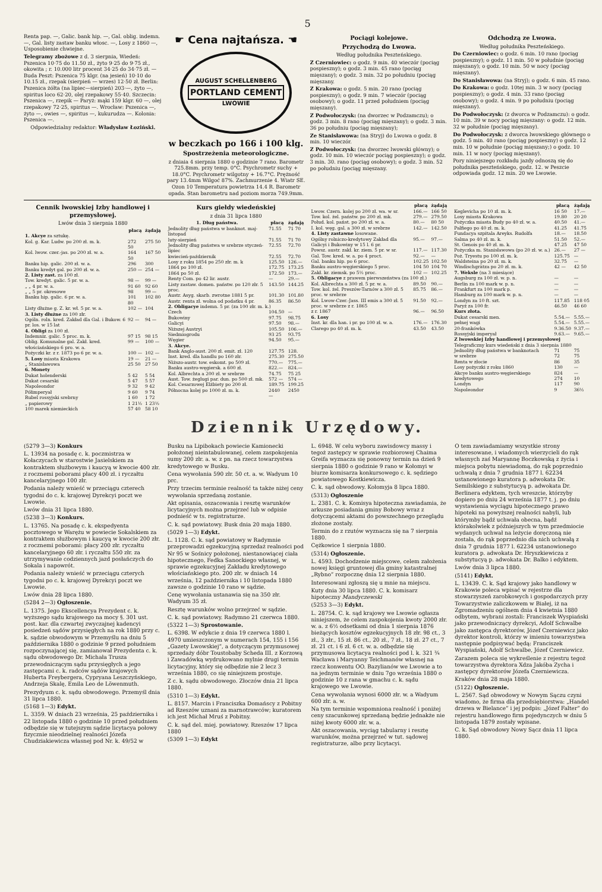5
Renta pap. —, Galic. bank hip. —, Gal. oblig. indemn. —, Gal. listy zastaw banku włosc. —, Losy z 1860 —, Usposobienie chwiejne.
Telegramy zbożowe z d. 3 sierpnia, Wiedeń: Pszenica 10·75 do 11.50 zł., żyto 9·25 do 9·75 zł., okowita ; r. 10.000 litr procent 34·25 do 34·75 zł. — Buda Peszt: Pszenica 75 klgr. (na jesień) 10·10 do 10.15 zł., rzepak (sierpień — wrzes) 12·50 zł. Berlin: Pszenica żółta (na lipiec—sierpień) 203·—, żyto —, spiritus loco 62·20, olej rzepakowy 55·40. Szczecin: Pszenica —, rzepik — Paryż: mąki 159 klgr. 60 —, olej rzepakowy 72·25, spiritus —. Wrocław: Pszenica —, żyto —, owies —, spiritus —, kukurudza —. Kolonia: Pszenica —.
Odpowiedzialny redaktor: Władysław Łoziński.
☛ Cena najtańsza. ☚
AUGUST SCHELLENBERG
PORTLAND CEMENT
LWOWIE
w beczkach po 166 i 100 klg.
Spostrzeżenia meteorologiczne.
z dniaia 4 sierpnia 1880 o godzinie 7 rano. Barometr 725.8mm. przy temp. 0°C. Psychrometr suchy + 18.0°C. Psychrometr wilgotny + 16.7°C. Prężność pary 13.4mm Wilgoć 87%. Zachmurzenie 4. Wiatr SE. Ozon 10 Temperatura powietrza 14.4 R. Barometr opada. Stan barometru nad poziom morza 749.9mm.
Pociągi kolejowe.
Przychodzą do Lwowa.
Według południka Peszteńskiego.
Z Czerniowiec: o godz. 9 min. 40 wieczór (pociąg pospieszny); o godz. 3 min. 45 rano (pociąg mięszany); o godz. 3 min. 32 po południu (pociąg mięszany.
Z Krakowa: o godz. 5 min. 20 rano (pociąg pospieszny); o godz. 9 min. 7 wieczór (pociąg osobowy); o godz. 11 przed południem (pociąg mięszany).
Z Podwołoczysk: (na dworzec w Podzamczu); o godz. 3 min. 8 rano (pociąg mięszany); o godz. 3 min. 36 po południu (pociąg mięszany);
Ze Stanisławowa: (na Stryj) do Lwowa o godz. 8 min. 10 wieczór.
Z Podwołoczysk: (na dworzec lwowski główny); o godz. 10 min. 10 wieczór pociąg pospieszny); o godz. 3 min. 30. rano (pociąg osobowy); o godz. 3 min. 52 po południu (pociąg mięszany.
Odchodzą ze Lwowa.
Według południka Peszteńskiego.
Do Czerniowiec: o godz. 6 min. 10 rano (pociąg pospieszny); o godz. 11 min. 50 w południe (pociąg mięszany); o godz. 10 min. 50 w nocy (pociąg mięszany).
Do Stanisławowa: (na Stryj); o godz. 6 min. 45 rano.
Do Krakowa: o godz. 10tej min. 3 w nocy (pociąg pospieszny); o godz. 4 min. 33 rano (pociąg osobowy); o godz. 4 min. 9 po południu (pociąg mięszany).
Do Podwołoczysk: (z dworca w Podzamczu): o godz. 10 min. 39 w nocy pociąg mięszany: o godz. 12 min. 32 w południe (pociąg mięszany).
Do Podwołoczysk: z dworca lwowskiego głównego o godz. 5 min. 40 rano (pociąg pospieszny) o godz. 12 min. 10 w południe (pociąg mięszany;) o godz. 10 min. 11 w nocy (pociąg mięszany).
Pory niniejszego rozkładu jazdy odnoszą się do południka peszteńskiego, godz. 12. w Peszcie odpowiada godz. 12 min. 20 we Lwowie.
Cennik lwowskiej Izby handlowej i przemysłowej.
Lwów dnia 3 sierpnia 1880
| | płacą | żądają |
| --- | --- | --- |
| 1. Akcye za sztukę. | | |
| Kol. g. Kar. Ludw. po 200 zł. m. k. | 272 50 | 275 50 |
| Kol. lwow. czer.-jas. po 200 zł. w. a. | 164 50 | 167 50 |
| Banku hip. galic. 200 zł. w. a. | 296 | 300 |
| Banku kredyt gal. po 200 zł. w. a. | 250 — | 254 — |
| 2. Listy zast. za 100 zł. | | |
| Tow. kredyt. galic. 5 pr. w. a. | 98 — | 99 — |
| „ „ 4 pr. w. a. | 91 60 | 92 60 |
| „ „ 5 pr. okresowe | 98 | 99 — |
| Banku hip. galic. 6 pr. w. a. | 101 80 | 102 80 |
| Listy dłużne g. Z. kr. wł. 5 pr. w. a. | 102 — | 104 |
| 3. Listy dłużne za 100 złr. | | |
| Ogóln. roln. kred. Zakład dla Gal. i Bukow. 6 pr. los. w 15 lat | 92 — | 94 — |
| 4. Obligi za 100 zł. | | |
| Indemniz. galic. 5 proc. m. k. | 97 15 | 98 15 |
| Oblig. Komunalne gal. Zakł. kred. włościańskiego 6 pro. w. a. | 99 — | 100 — |
| Pożyczki kr. z r. 1873 po 6 pr. w. a. | 100 — | 102 — |
| 5. Losy miasta Krakowa | 19 — | 21 — |
| „ Stanisławowa | 25 50 | 27 50 |
| 6. Monety | | |
| Dukat holenderski | 5 42 | 5 54 |
| Dukat cesarski | 5 47 | 5 57 |
| Napoleondor | 9 32 | 9 42 |
| Półimperyał | 9 60 | 9 74 |
| Rubel rossyjski srebrny | 1 60 | 1 72 |
| „ papierowy | 1 21½ | 1 23½ |
| 100 marek niemieckich | 57 40 | 58 10 |
Kurs giełdy wiedeńskiej
z dnia 31 lipca 1880
| 1. Dług państwa. | płacą | żądają |
| --- | --- | --- |
| Jednolity dług państwa w banknot. maj-listopad | 71.55 | 71 70 |
| luty-sierpień | 71.55 | 71 70 |
| Jednolity dług państwa w srebrze styczeń-lipiec | 72.55 | 72.70 |
| kwiecień-październik | 72.55 | 72.70 |
| Losy z roku 1854 po 250 złr. m. k | 125.50 | 126.— |
| 1864 po 100 zł. | 172.75 | 173.25 |
| 1864 po 50 zł. | 172.50 | 173.— |
| Renty Com. po 42 lir. austr. | — | 29.— |
| Listy zastaw. domen. państw. po 120 złr. 5 proc. | 143.50 | 144.25 |
| Austr. Asyg. skarb. zwrotne 1881 5 pr. | 101.30 | 101.80 |
| Austr. renta zł. wolna od podatku 4 pr. | 86.35 | 86.50 |
| 2. Obligacye indemn. 5 pr. (za 100 złr. m. k.) | | |
| Czech | 104.50 | — |
| Bukowiny | 97.75 | 98.75 |
| Galicyi | 97.50 | 98.— |
| Niższej Austryi | 105.50 | 106.— |
| Siedmiogrodu | 93 25 | 93.75 |
| Węgier | 94.50 | 95.— |
| 3. Akcye. | | |
| Bank Anglo-aust. 200 zł. emit. zł. 120 | 127.75 | 128. |
| Inst. kred. dla handlu po 160 złr. | 275.30 | 275.50 |
| Niższo-austr. tow. eskomt. po 509 zł. | 770.— | 775.— |
| Banku austro-węgiersk. a 600 zł. | 822.— | 824.— |
| Kol. Albrechta a 200 zł. w srebrze | 74.75 | 75 25 |
| Aust. Tow. żeglugi par. dun. po 500 zł. mk. | 572 — | 574 — |
| Kol. Cesarzowej Elżbiety po 200 zł. | 189.75 | 199.25 |
| Północna kolej po 1000 zł. m. k. | 2440 — | 2450 |
| | płacą | żądają |
| --- | --- | --- |
| Lwow. Czern. kolej po 200 zł. wa. w sr. | 166.— | 166 50 |
| Tow. kol. żel. państw. po 200 zł. mk. | 279.— | 279.50 |
| Połud. kol. państ. po 200 zł. w. a. | 80.— | 80 50 |
| I. kol. węg. gal. a 300 zł. w srebrze | 142.— | 142.50 |
| 4. Listy zastawne losowane. | | |
| Ogólny rolniczo-kredytowy Zakład dla Galicyi i Bukowiny w 15 l. 6 pr. | 95.— | 97.— |
| Powsz. austr. zakł. kr. ziem. 5 pr. w sr. | 117.— | 117.30 |
| Gal. Tow. kred. w. a. po 4 proct. | 92.— | — |
| Gal. banku hip. po 6 proc. | 102.25 | 102.50 |
| Banku austro-węgierskiego 5 proc. | 104 50 | 104 70 |
| Zakł. kr. ziemsk. po 5½ proc. | 102 — | 102.25 |
| 5. Obligacye z prawem pierwszeństwa (za 100 zł.) | | |
| Kol. Albrechta a 300 zł. 5 pr. w. a. | 89.50 | 90.— |
| Tow. kol. żel. Preszów-Tarnów a 300 zł. 5 proc. w srebrze | 85.75 | 86.— |
| Kol. Lwow-Czer.-Jass. III emis a 300 zł. 5 proc. w srebrze z r. 1865 | 91.50 | 92.— |
| z r. 1867 | 96.— | 96.50 |
| 6. Losy | | |
| Inst. kr. dla han. i pr. po 100 zł. w. a. | 176.— | 176.30 |
| Clarego po 40 zł. m. k. | 43.50 | 43.50 |
| | płacą | żądają |
| --- | --- | --- |
| Keglevicha po 10 zł. m. k. | 16 50 | 17.— |
| Losy miasta Krakowa | 19.80 | 20 20 |
| Pożyczka miasta Budy po 40 zł. w. a. | 40.50 | 41.— |
| Palfiego po 40 zł. m. k. | 41.25 | 41.75 |
| Fundacya szpitala Areyks. Rudolfa | 18.— | 18.50 |
| Salma po 40 zł. m. k. | 51.50 | 52.— |
| St. Genois po 40 zł. m. k. | 47.25 | 47 50 |
| Pożyczka m. Stanisławowa (po 20 zł. w. a.) | 26.— | 27 — |
| Poż. Tryestu po 100 zł. m. k. | 125.75 | — |
| Waldsteina po 20 zł. m. k. | 32.75 | — |
| Windischgrätza po 20 zł. m. k. | 42 — | 42 50 |
| 7. Weksle (na 3 miesiące) | | |
| Augsburg za 100 zł. w. p. n. | — | — |
| Berlin za 100 mark w. p. n. | — | — |
| Frankfurt za 100 mark p. | — | — |
| Hamburg za 100 mark w. p. n. | — | — |
| Londyn za 10 ft. szt. | 117.85 | 118 05 |
| Paryż za 100 fr. | 46.50 | 46 60 |
| Kurs złota. | | |
| Dukat cesarski men. | 5.54.— | 5.55.— |
| pełnej wagi | 5.54.— | 5.55.— |
| 20-frankówka | 9.36.50 | 9.37.— |
| Rossyjski imperyał | 9.63.— | 9.65.— |
| Z lwowskiej Izby handlowej i przemysłowej Telegraficzny kurs wiedeński z dnia 3 sierpnia 1880 | | |
| Jednolity dług państwa w banknotach | 71 | 75 |
| w srebrze | 72 | 75 |
| Renta w złocie | 86 | 35 |
| Losy pożyczki z roku 1860 | 130 | — |
| Akcye banku austro-węgierskiego | 824 | — |
| kredytowego | 274 | 10 |
| Londyn | 117 | 90 |
| Napoleondor | 9 | 36½ |
Dziennik Urzędowy.
(5279 3—3) Konkurs
L. 13934 na posadę c. k. poczmistrza w Kołaczycach w starostwie Jasielskiem za kontraktem służbowym i kaucyą w kwocie 400 złr. z rocznemi poborami płacy 400 zł. i ryczałtu kancelaryjnego 100 złr.
Podania należy wnieść w przeciągu czterech tygodni do c. k. krajowej Dyrekcyi poczt we Lwowie.
Lwów dnia 31 lipca 1880.
(5238 3—3) Konkurs.
L. 13765. Na posadę c. k. ekspedyenta pocztowego w Warężu w powiecie Sokalskiem za kontraktem służbowym i kaucyą w kwocie 200 złr. z rocznemi poborami: płacy 200 złr. ryczałtu kancelaryjnego 60 złr. i ryczałtu 550 złr. za utrzymywanie codziennych jazd posłańczych do Sokala i napowrót.
Podania należy wnieść w przeciągu czterych tygodni po c. k. krajowej Dyrekcyi poczt we Lwowie.
Lwów dnia 28 lipca 1880.
(5284 2—3) Ogłoszenie.
L. 1375. Jego Ekscellencya Prezydent c. k. wyższego sądu krajowego na mocy §. 301 ust. post. kar. dla czwartej zwyczajnej kadencyi posiedzeń sądów przysięgłych na rok 1880 przy c. k. sądzie obwodowym w Przemyślu na dniu 5 października 1880 o godzinie 9 przed południem rozpoczynającej się, zamianował Prezydenta c. k. sądu obwodowego Dr. Michała Trusza przewodniczącym sądu przysięgłych a jego zastępcami c. k. radców sądów krajowych Huberta Freybergera, Cypryana Leszczyńskiego, Andrzeja Skalę, Emila Leo de Löwenmuth.
Prezydyum c. k. sądu obwodowego. Przemyśl dnia 31 lipca 1880.
(5168 1—3) Edykt.
L. 3359. W dniach 23 września, 25 października i 22 listopada 1880 o godzinie 10 przed południem odbędzie się w tutejszym sądzie licytacya połowy fizycznie nieodzielnej realności Józefa Chudziakiewicza własnej pod Nr. k. 49/52 w Busku na Lipibokach powiecie Kamionecki położonej nieintabulowanej, celem zaspokojenia sumy 200 złr. a. w. z pn. na rzecz towarzystwa kredytowego w Busku.
Cena wywołania 590 złr. 50 ct. a. w. Wadyum 10 prc.
Przy trzecim terminie realność ta także niżej ceny wywołania sprzedaną zostanie.
Akt opisania, oszacowania i resztę warunków licytacyjnych można przejrzeć lub w odpisie podnieść w ts. registraturze.
C. k. sąd powiatowy. Busk dnia 20 maja 1880.
(5029 1—3) Edykt.
L. 1128. C. k. sąd powiatowy w Radymnie przeprowadzi egzekucyjną sprzedaż realności pod Nr 95 w Sośnicy położonej, niestanowiącej ciała hipotecznego, Fedka Sanockiego własnej, w sprawie egzekucyjnej Zakładu kredytowego włościańskiego pto. 200 złr. w dniach 14 września, 12 października i 10 listopada 1880 zawsze o godzinie 10 rano w sądzie.
Cenę wywołania ustanawia się na 350 złr. Wadyum 35 zł.
Resztę warunków wolno przejrzeć w sądzie.
C. k. sąd powiatowy. Radymno 21 czerwca 1880.
(5322 1—3) Sprostowanie.
L. 6398. W edykcie z dnia 19 czerwca 1880 l. 4970 umieszczonym w numerach 154, 155 i 156 „Gazety Lwowskiej”, a dotyczącym przymusowej sprzedaży dóbr Toustobaby Scheda III. z Korzową i Zawadówką wydrukowano mylnie drugi termin licytacyjny, który się odbędzie nie 2 lecz 3 września 1880, co się niniejszem prostuje.
Z c. k. sądu obwodowego. Złoczów dnia 21 lipca 1880.
(5310 1—3) Edykt.
L. 8157. Marcin i Franciszka Domańscy z Pobitny ad Rzeszów uznani za marnotrawców; kuratorem ich jest Michał Mruś z Pobitny.
C. k. sąd del. miej. powiatowy. Rzeszów 17 lipca 1880
(5309 1—3) Edykt
L. 6948. W celu wyboru zawisdowcy massy i tegoż zastępcy w sprawie rozbiorowej Chaima Greifa wyznacza się ponowny termin na dzień 9 sierpnia 1880 o godzinie 9 rano w Kołomyi w biurze komisarza konkursowego c. k. sędziego powiatowego Kostkiewicza.
C. k. sąd obwodowy. Kołomyja 8 lipca 1880.
(5313) Ogłoszenie
L. 2381. C. k. Komisya hipoteczna zawiadamia, że arkusze posiadania gminy Bobowy wraz z dotyczącemi aktami do powszechnego przeglądu złożone zostały.
Termin do z rzutów wyznacza się na 7 sierpnia 1880.
Cężkowice 1 sierpnia 1880.
(5314) Ogłoszenie.
L. 4593. Dochodzenie miejscowe, celem założenia nowej księgi gruntowej dla gminy katastralnej „Rybno” rozpocznę dnia 12 sierpnia 1880.
Interesowani zgłoszą się u mnie na miejscu.
Kuty dnia 30 lipca 1880. C. k. komisarz hipoteczny Mandyczewski
(5253 3—3) Edykt.
L. 28754. C. k. sąd krajowy we Lwowie ogłasza niniejszem, że celem zaspokojenia kwoty 2000 złr. w. a. z 6½ odsetkami od dnia 1 sierpnia 1876 bieżących kosztów egzekucyjnych 18 złr. 98 ct., 3 zł., 3 złr., 15 zł. 86 ct., 20 zł., 7 zł., 18 zł. 27 ct., 7 zł. 21 ct. i 6 zł. 6 ct. w. a. odbędzie się przymusowa licytacya realności pod l. k. 321 ¾ Wacława i Maryanny Teichmanów własnej na rzecz konwentu OO. Bazylianów we Lwowie a to na jednym terminie w dniu 7go września 1880 o godzinie 10 z rana w gmachu c. k. sądu krajowego we Lwowie.
Cena wywołania wynosi 6000 złr. w. a Wadyum 600 złr. a. w.
Na tym terminie wspomniona realność i poniżej ceny szacunkowej sprzedaną będzie jednakże nie niżej kwoty 6000 złr. w. a.
Akt oszacowania, wyciąg tabularny i resztę warunków, można przejrzeć w tut. sądowej registraturze, albo przy licytacyi.
O tem zawiadamiamy wszystkie strony interesowane, i wiadomych wierzycieli do rąk własnych zaś Maryannę Boczkowską z życia i miejsca pobytu niewiadomą, do rąk poprzednio uchwałą z dnia 7 grudnia 1877 l. 62234 ustanowionego kuratora p. adwokata Dr. Semilskiego z substytucyą p. adwokata Dr. Berlinera edyktem, tych wreszcie, którzyby dopiero po dniu 24 września 1877 t. j. po dniu wystawienia wyciągu hipotecznego prawo hipoteki na powyższej realności nabyli, lub którymby bądź uchwała obecna, bądź którakolwiek z późniejszych w tym przedmiocie wydanych uchwał na leżycie doręczoną nie została, do rąk poprzednio dla nich uchwałą z dnia 7 grudnia 1877 l. 62234 ustanowionego kuratora p. adwokata Dr. Hryszkiewicza z substytucyą p. adwokata Dr. Balko i edyktem.
Lwów dnia 3 lipca 1880.
(5141) Edykt.
L. 13439. C. k. Sąd krajowy jako handlowy w Krakowie poleca wpisać w rejestrze dla stowarzyszeń zarobkowych i gospodarczych przy Towarzystwie zaliczkowem w Białej, iż na Zgromadzeniu ogólnem dnia 4 kwietnia 1880 odbytem, wybrani zostali: Franciszek Wyspiański jako przewodniczący dyrekcyi, Adolf Schwalbe jako zastępca dyrektorów, Józef Czerniewicz jako dyrektor kontroli, którzy w imieniu towarzystwa następnie podpisywać będą: Franciszek Wyspiański, Adolf Schwalbe, Józef Czerniewicz.
Zarazem poleca się wykreślenie z rejestru tegoż towarzystwa dyrektora Xdza Jakóba Zycha i zastępcy dyrektorów Józefa Czerniewicza.
Kraków dnia 28 maja 1880.
(5122) Ogłoszenie.
L. 2567. Sąd obwodowy w Nowym Sączu czyni wiadomo, że firma dla przedsiębiorstwa: „Handel drzewa w Bielance” i jej podpis: „Józef Falter” do rejestru handlowego firm pojedynczych w dniu 5 listopada 1879 zostały wpisane.
C. k. Sąd obwodowy Nowy Sącz dnia 11 lipca 1880.